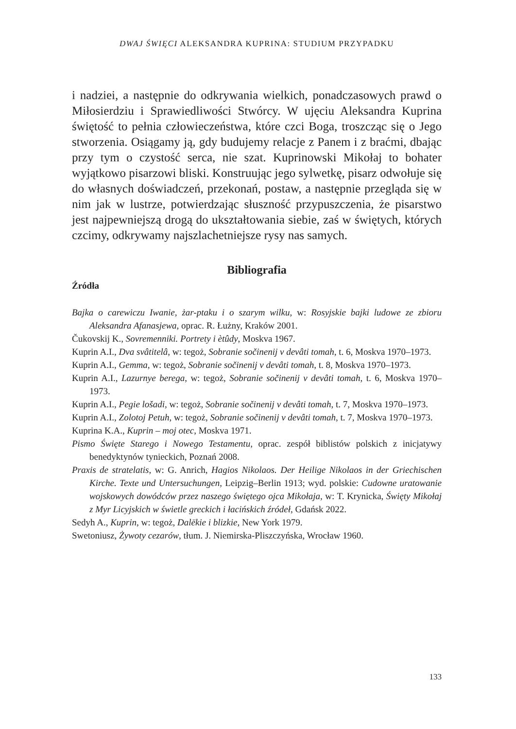DWAJ ŚWIĘCI ALEKSANDRA KUPRINA: STUDIUM PRZYPADKU
i nadziei, a następnie do odkrywania wielkich, ponadczasowych prawd o Miłosierdziu i Sprawiedliwości Stwórcy. W ujęciu Aleksandra Kuprina świętość to pełnia człowieczeństwa, które czci Boga, troszcząc się o Jego stworzenia. Osiągamy ją, gdy budujemy relacje z Panem i z braćmi, dbając przy tym o czystość serca, nie szat. Kuprinowski Mikołaj to bohater wyjątkowo pisarzowi bliski. Konstruując jego sylwetkę, pisarz odwołuje się do własnych doświadczeń, przekonań, postaw, a następnie przegląda się w nim jak w lustrze, potwierdzając słuszność przypuszczenia, że pisarstwo jest najpewniejszą drogą do ukształtowania siebie, zaś w świętych, których czcimy, odkrywamy najszlachetniejsze rysy nas samych.
Bibliografia
Źródła
Bajka o carewiczu Iwanie, żar-ptaku i o szarym wilku, w: Rosyjskie bajki ludowe ze zbioru Aleksandra Afanasjewa, oprac. R. Łużny, Kraków 2001.
Čukovskij K., Sovremenniki. Portrety i ètûdy, Moskva 1967.
Kuprin A.I., Dva svâtitelâ, w: tegoż, Sobranie sočinenij v devâti tomah, t. 6, Moskva 1970–1973.
Kuprin A.I., Gemma, w: tegoż, Sobranie sočinenij v devâti tomah, t. 8, Moskva 1970–1973.
Kuprin A.I., Lazurnye berega, w: tegoż, Sobranie sočinenij v devâti tomah, t. 6, Moskva 1970–1973.
Kuprin A.I., Pegie lošadi, w: tegoż, Sobranie sočinenij v devâti tomah, t. 7, Moskva 1970–1973.
Kuprin A.I., Zolotoj Petuh, w: tegoż, Sobranie sočinenij v devâti tomah, t. 7, Moskva 1970–1973.
Kuprina K.A., Kuprin – moj otec, Moskva 1971.
Pismo Święte Starego i Nowego Testamentu, oprac. zespół biblistów polskich z inicjatywy benedyktynów tynieckich, Poznań 2008.
Praxis de stratelatis, w: G. Anrich, Hagios Nikolaos. Der Heilige Nikolaos in der Griechischen Kirche. Texte und Untersuchungen, Leipzig–Berlin 1913; wyd. polskie: Cudowne uratowanie wojskowych dowódców przez naszego świętego ojca Mikołaja, w: T. Krynicka, Święty Mikołaj z Myr Licyjskich w świetle greckich i łacińskich źródeł, Gdańsk 2022.
Sedyh A., Kuprin, w: tegoż, Dalëkie i blizkie, New York 1979.
Swetoniusz, Żywoty cezarów, tłum. J. Niemirska-Pliszczyńska, Wrocław 1960.
133